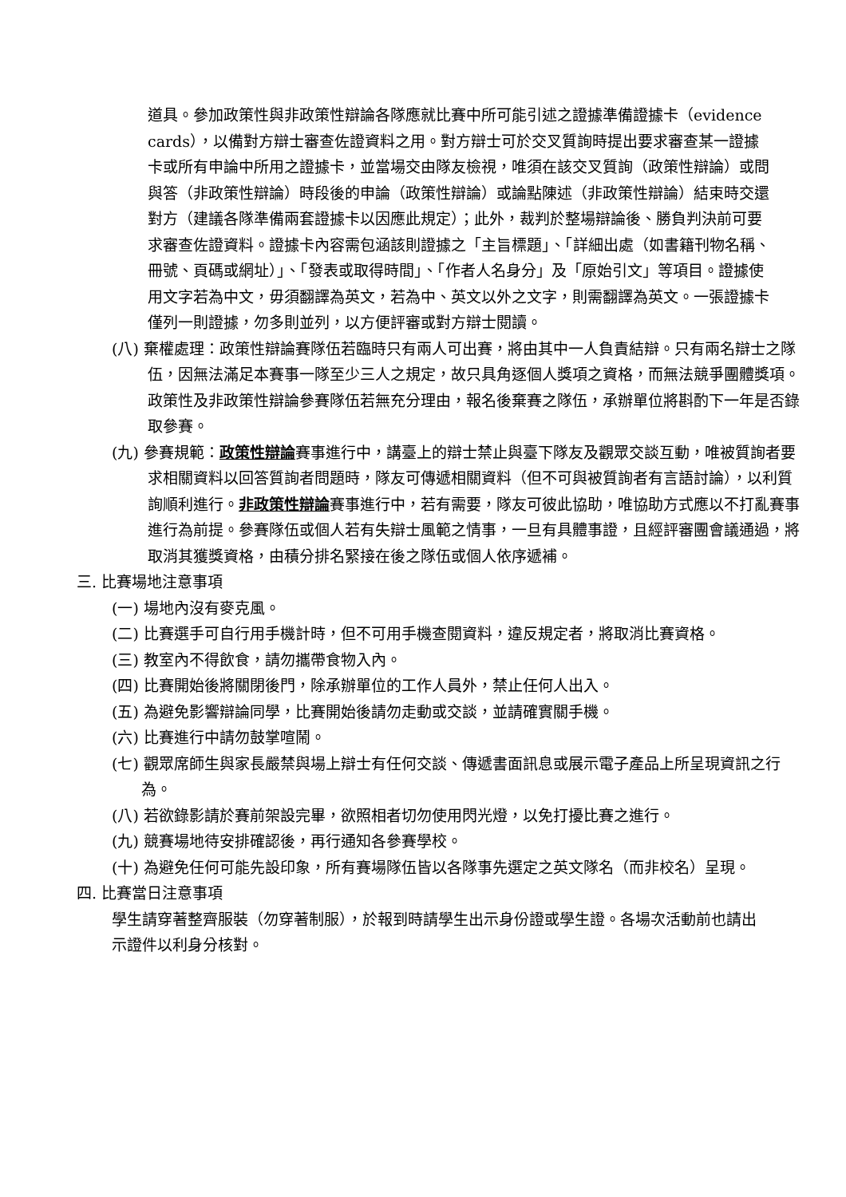道具。參加政策性與非政策性辯論各隊應就比賽中所可能引述之證據準備證據卡（evidence cards），以備對方辯士審查佐證資料之用。對方辯士可於交叉質詢時提出要求審查某一證據卡或所有申論中所用之證據卡，並當場交由隊友檢視，唯須在該交叉質詢（政策性辯論）或問與答（非政策性辯論）時段後的申論（政策性辯論）或論點陳述（非政策性辯論）結束時交還對方（建議各隊準備兩套證據卡以因應此規定）；此外，裁判於整場辯論後、勝負判決前可要求審查佐證資料。證據卡內容需包涵該則證據之「主旨標題」、「詳細出處（如書籍刊物名稱、冊號、頁碼或網址）」、「發表或取得時間」、「作者人名身分」及「原始引文」等項目。證據使用文字若為中文，毋須翻譯為英文，若為中、英文以外之文字，則需翻譯為英文。一張證據卡僅列一則證據，勿多則並列，以方便評審或對方辯士閱讀。
(八) 棄權處理：政策性辯論賽隊伍若臨時只有兩人可出賽，將由其中一人負責結辯。只有兩名辯士之隊伍，因無法滿足本賽事一隊至少三人之規定，故只具角逐個人獎項之資格，而無法競爭團體獎項。政策性及非政策性辯論參賽隊伍若無充分理由，報名後棄賽之隊伍，承辦單位將斟酌下一年是否錄取參賽。
(九) 參賽規範：政策性辯論賽事進行中，講臺上的辯士禁止與臺下隊友及觀眾交談互動，唯被質詢者要求相關資料以回答質詢者問題時，隊友可傳遞相關資料（但不可與被質詢者有言語討論），以利質詢順利進行。非政策性辯論賽事進行中，若有需要，隊友可彼此協助，唯協助方式應以不打亂賽事進行為前提。參賽隊伍或個人若有失辯士風範之情事，一旦有具體事證，且經評審團會議通過，將取消其獲獎資格，由積分排名緊接在後之隊伍或個人依序遞補。
三. 比賽場地注意事項
(一) 場地內沒有麥克風。
(二) 比賽選手可自行用手機計時，但不可用手機查閱資料，違反規定者，將取消比賽資格。
(三) 教室內不得飲食，請勿攜帶食物入內。
(四) 比賽開始後將關閉後門，除承辦單位的工作人員外，禁止任何人出入。
(五) 為避免影響辯論同學，比賽開始後請勿走動或交談，並請確實關手機。
(六) 比賽進行中請勿鼓掌喧鬧。
(七) 觀眾席師生與家長嚴禁與場上辯士有任何交談、傳遞書面訊息或展示電子產品上所呈現資訊之行為。
(八) 若欲錄影請於賽前架設完畢，欲照相者切勿使用閃光燈，以免打擾比賽之進行。
(九) 競賽場地待安排確認後，再行通知各參賽學校。
(十) 為避免任何可能先設印象，所有賽場隊伍皆以各隊事先選定之英文隊名（而非校名）呈現。
四. 比賽當日注意事項
學生請穿著整齊服裝（勿穿著制服），於報到時請學生出示身份證或學生證。各場次活動前也請出示證件以利身分核對。